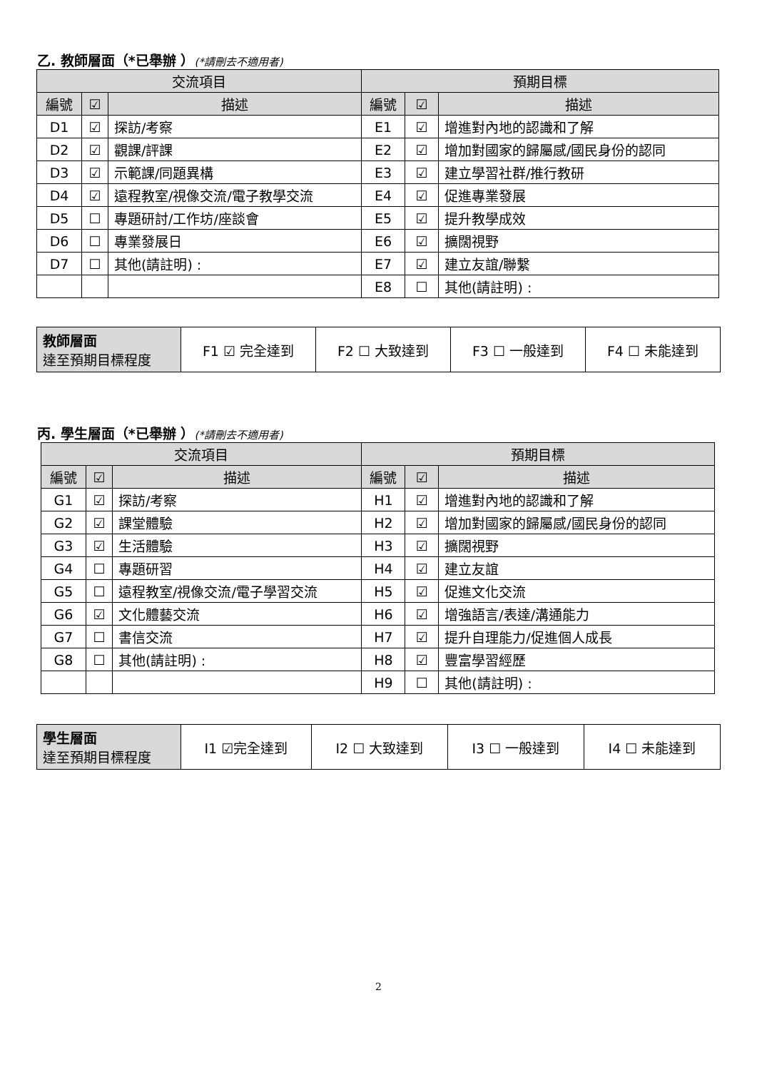乙. 教師層面（*已舉辦 ）(*請刪去不適用者)
| 交流項目 | | | 預期目標 | | |
| --- | --- | --- | --- | --- | --- |
| 編號 | ☑ | 描述 | 編號 | ☑ | 描述 |
| D1 | ☑ | 探訪/考察 | E1 | ☑ | 增進對內地的認識和了解 |
| D2 | ☑ | 觀課/評課 | E2 | ☑ | 增加對國家的歸屬感/國民身份的認同 |
| D3 | ☑ | 示範課/同題異構 | E3 | ☑ | 建立學習社群/推行教研 |
| D4 | ☑ | 遠程教室/視像交流/電子教學交流 | E4 | ☑ | 促進專業發展 |
| D5 | ☐ | 專題研討/工作坊/座談會 | E5 | ☑ | 提升教學成效 |
| D6 | ☐ | 專業發展日 | E6 | ☑ | 擴闊視野 |
| D7 | ☐ | 其他(請註明) : | E7 | ☑ | 建立友誼/聯繫 |
| | | | E8 | ☐ | 其他(請註明) : |
| 教師層面 達至預期目標程度 | F1 ☑ 完全達到 | F2 ☐ 大致達到 | F3 ☐ 一般達到 | F4 ☐ 未能達到 |
丙. 學生層面（*已舉辦 ）(*請刪去不適用者)
| 交流項目 | | | 預期目標 | | |
| --- | --- | --- | --- | --- | --- |
| 編號 | ☑ | 描述 | 編號 | ☑ | 描述 |
| G1 | ☑ | 探訪/考察 | H1 | ☑ | 增進對內地的認識和了解 |
| G2 | ☑ | 課堂體驗 | H2 | ☑ | 增加對國家的歸屬感/國民身份的認同 |
| G3 | ☑ | 生活體驗 | H3 | ☑ | 擴闊視野 |
| G4 | ☐ | 專題研習 | H4 | ☑ | 建立友誼 |
| G5 | ☐ | 遠程教室/視像交流/電子學習交流 | H5 | ☑ | 促進文化交流 |
| G6 | ☑ | 文化體藝交流 | H6 | ☑ | 增強語言/表達/溝通能力 |
| G7 | ☐ | 書信交流 | H7 | ☑ | 提升自理能力/促進個人成長 |
| G8 | ☐ | 其他(請註明) : | H8 | ☑ | 豐富學習經歷 |
| | | | H9 | ☐ | 其他(請註明) : |
| 學生層面 達至預期目標程度 | I1 ☑完全達到 | I2 ☐ 大致達到 | I3 ☐ 一般達到 | I4 ☐ 未能達到 |
2